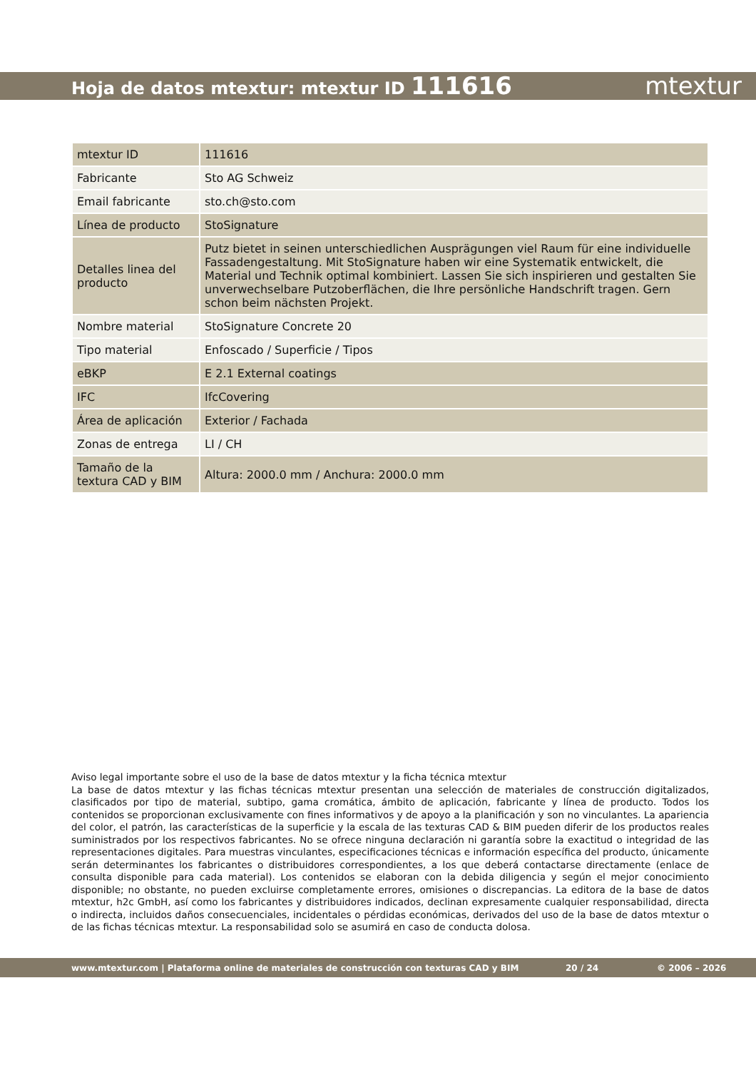Hoja de datos mtextur: mtextur ID 111616 mtextur
| mtextur ID | 111616 |
| Fabricante | Sto AG Schweiz |
| Email fabricante | sto.ch@sto.com |
| Línea de producto | StoSignature |
| Detalles linea del producto | Putz bietet in seinen unterschiedlichen Ausprägungen viel Raum für eine individuelle Fassadengestaltung. Mit StoSignature haben wir eine Systematik entwickelt, die Material und Technik optimal kombiniert. Lassen Sie sich inspirieren und gestalten Sie unverwechselbare Putzoberflächen, die Ihre persönliche Handschrift tragen. Gern schon beim nächsten Projekt. |
| Nombre material | StoSignature Concrete 20 |
| Tipo material | Enfoscado / Superficie / Tipos |
| eBKP | E 2.1 External coatings |
| IFC | IfcCovering |
| Área de aplicación | Exterior / Fachada |
| Zonas de entrega | LI / CH |
| Tamaño de la textura CAD y BIM | Altura: 2000.0 mm / Anchura: 2000.0 mm |
Aviso legal importante sobre el uso de la base de datos mtextur y la ficha técnica mtextur
La base de datos mtextur y las fichas técnicas mtextur presentan una selección de materiales de construcción digitalizados, clasificados por tipo de material, subtipo, gama cromática, ámbito de aplicación, fabricante y línea de producto. Todos los contenidos se proporcionan exclusivamente con fines informativos y de apoyo a la planificación y son no vinculantes. La apariencia del color, el patrón, las características de la superficie y la escala de las texturas CAD & BIM pueden diferir de los productos reales suministrados por los respectivos fabricantes. No se ofrece ninguna declaración ni garantía sobre la exactitud o integridad de las representaciones digitales. Para muestras vinculantes, especificaciones técnicas e información específica del producto, únicamente serán determinantes los fabricantes o distribuidores correspondientes, a los que deberá contactarse directamente (enlace de consulta disponible para cada material). Los contenidos se elaboran con la debida diligencia y según el mejor conocimiento disponible; no obstante, no pueden excluirse completamente errores, omisiones o discrepancias. La editora de la base de datos mtextur, h2c GmbH, así como los fabricantes y distribuidores indicados, declinan expresamente cualquier responsabilidad, directa o indirecta, incluidos daños consecuenciales, incidentales o pérdidas económicas, derivados del uso de la base de datos mtextur o de las fichas técnicas mtextur. La responsabilidad solo se asumirá en caso de conducta dolosa.
www.mtextur.com | Plataforma online de materiales de construcción con texturas CAD y BIM
20 / 24 © 2006 – 2026